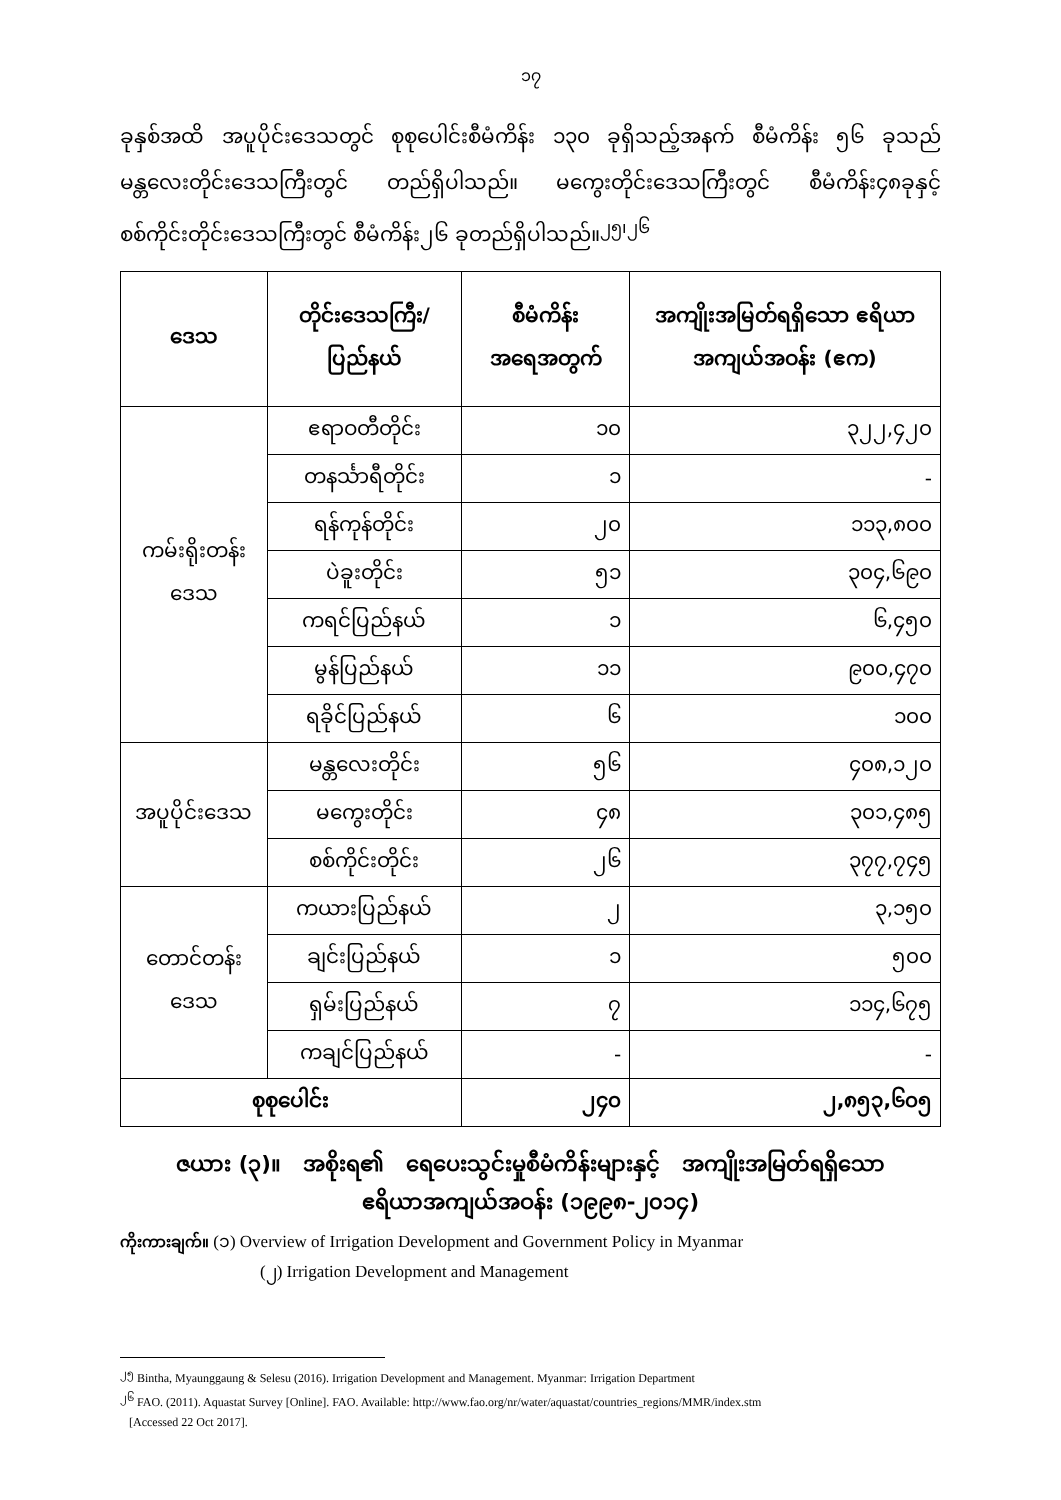၁၇
ခုနှစ်အထိ အပူပိုင်းဒေသတွင် စုစုပေါင်းစီမံကိန်း ၁၃၀ ခုရှိသည့်အနက် စီမံကိန်း ၅၆ ခုသည် မန္တလေးတိုင်းဒေသကြီးတွင် တည်ရှိပါသည်။ မကွေးတိုင်းဒေသကြီးတွင် စီမံကိန်း၄၈ခုနှင့် စစ်ကိုင်းတိုင်းဒေသကြီးတွင် စီမံကိန်း၂၆ ခုတည်ရှိပါသည်။<sup>၂၅၊၂၆</sup>
| ဒေသ | တိုင်းဒေသကြီး/ ပြည်နယ် | စီမံကိန်း အရေအတွက် | အကျိုးအမြတ်ရရှိသော ဧရိယာအကျယ်အဝန်း (ဧက) |
| --- | --- | --- | --- |
| ကမ်းရိုးတန်းဒေသ | ဧရာဝတီတိုင်း | ၁၀ | ၃၂၂,၄၂၀ |
| | တနင်္သာရီတိုင်း | ၁ | - |
| | ရန်ကုန်တိုင်း | ၂၀ | ၁၁၃,၈၀၀ |
| | ပဲခူးတိုင်း | ၅၁ | ၃၀၄,၆၉၀ |
| | ကရင်ပြည်နယ် | ၁ | ၆,၄၅၀ |
| | မွန်ပြည်နယ် | ၁၁ | ၉၀၀,၄၇၀ |
| | ရခိုင်ပြည်နယ် | ၆ | ၁၀၀ |
| အပူပိုင်းဒေသ | မန္တလေးတိုင်း | ၅၆ | ၄၀၈,၁၂၀ |
| | မကွေးတိုင်း | ၄၈ | ၃၀၁,၄၈၅ |
| | စစ်ကိုင်းတိုင်း | ၂၆ | ၃၇၇,၇၄၅ |
| တောင်တန်းဒေသ | ကယားပြည်နယ် | ၂ | ၃,၁၅၀ |
| | ချင်းပြည်နယ် | ၁ | ၅၀၀ |
| | ရှမ်းပြည်နယ် | ၇ | ၁၁၄,၆၇၅ |
| | ကချင်ပြည်နယ် | - | - |
| စုစုပေါင်း | | ၂၄၀ | ၂,၈၅၃,၆၀၅ |
ဇယား (၃)။ အစိုးရ၏ ရေပေးသွင်းမှုစီမံကိန်းများနှင့် အကျိုးအမြတ်ရရှိသော
ဧရိယာအကျယ်အဝန်း (၁၉၉၈-၂၀၁၄)
ကိုးကားချက်။ (၁) Overview of Irrigation Development and Government Policy in Myanmar
(၂) Irrigation Development and Management
<sup>၂၅</sup> Bintha, Myaunggaung & Selesu (2016). Irrigation Development and Management. Myanmar: Irrigation Department
<sup>၂၆</sup> FAO. (2011). Aquastat Survey [Online]. FAO. Available: http://www.fao.org/nr/water/aquastat/countries_regions/MMR/index.stm
[Accessed 22 Oct 2017].